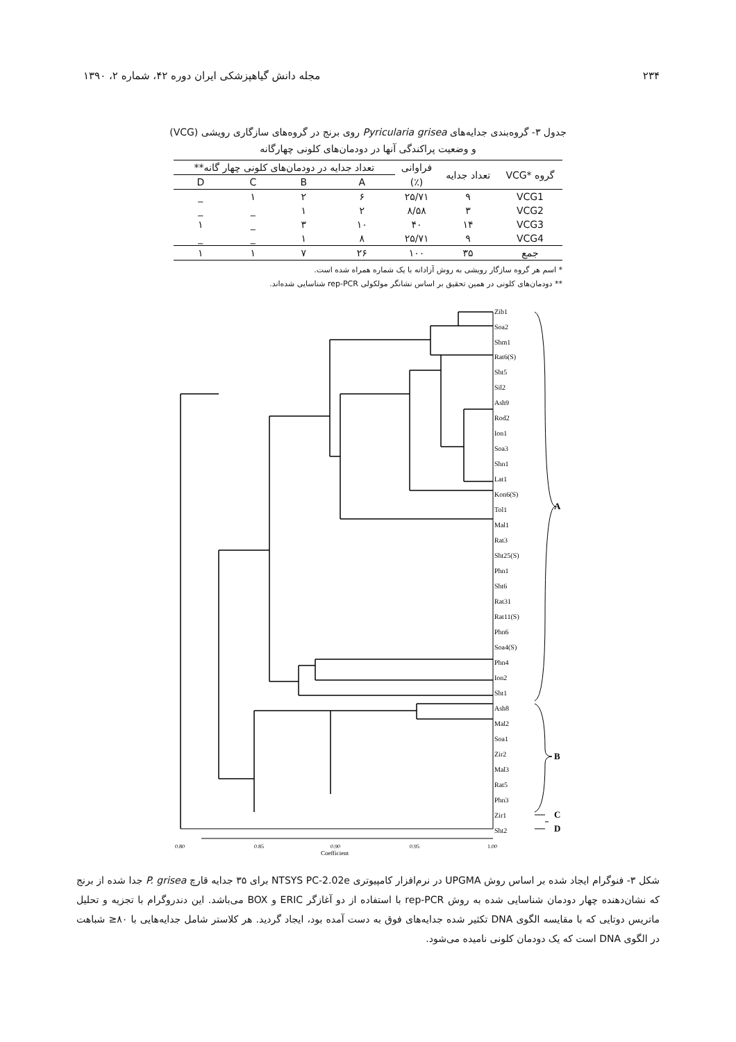۲۳۴ مجله دانش گیاهپزشکی ایران دوره ۴۲، شماره ۲، ۱۳۹۰
جدول ۳- گروه‌بندی جدایه‌های Pyricularia grisea روی برنج در گروه‌های سازگاری رویشی (VCG)
و وضعیت پراکندگی آنها در دودمان‌های کلونی چهارگانه
| گروه *VCG | تعداد جدایه | فراوانی | تعداد جدایه در دودمان‌های کلونی چهار گانه** | | | |
| --- | --- | --- | --- | --- | --- | --- |
| | | (٪) | A | B | C | D |
| VCG1 | ۹ | ۲۵/۷۱ | ۶ | ۲ | ۱ | _ |
| VCG2 | ۳ | ۸/۵۸ | ۲ | ۱ | _ | _ |
| VCG3 | ۱۴ | ۴۰ | ۱۰ | ۳ | _ | ۱ |
| VCG4 | ۹ | ۲۵/۷۱ | ۸ | ۱ | _ | _ |
| جمع | ۳۵ | ۱۰۰ | ۲۶ | ۷ | ۱ | ۱ |
* اسم هر گروه سازگار رویشی به روش آزادانه با یک شماره همراه شده است.
** دودمان‌های کلونی در همین تحقیق بر اساس نشانگر مولکولی rep-PCR شناسایی شده‌اند.
Zib1
Soa2
Shm1
Rat6(S)
Sht5
Sil2
Ash9
Rod2
Ion1
Soa3
Shn1
Lat1
Kon6(S)
Tol1
Mal1
Rat3
Sht25(S)
Phn1
Sht6
Rat31
Rat11(S)
Phn6
Soa4(S)
Phn4
Ion2
Sht1
Ash8
Mal2
Soa1
Zir2
Mal3
Rat5
Phn3
Zir1
Sht2
A
B
C
D
0.80
0.85
0.90
0.95
1.00
Coefficient
شکل ۳- فنوگرام ایجاد شده بر اساس روش UPGMA در نرم‌افزار کامپیوتری NTSYS PC-2.02e برای ۳۵ جدایه قارچ P. grisea جدا شده از برنج که نشان‌دهنده چهار دودمان شناسایی شده به روش rep-PCR با استفاده از دو آغازگر ERIC و BOX می‌باشد. این دندروگرام با تجزیه و تحلیل ماتریس دوتایی که با مقایسه الگوی DNA تکثیر شده جدایه‌های فوق به دست آمده بود، ایجاد گردید. هر کلاستر شامل جدایه‌هایی با ۸۰≤ شباهت در الگوی DNA است که یک دودمان کلونی نامیده می‌شود.